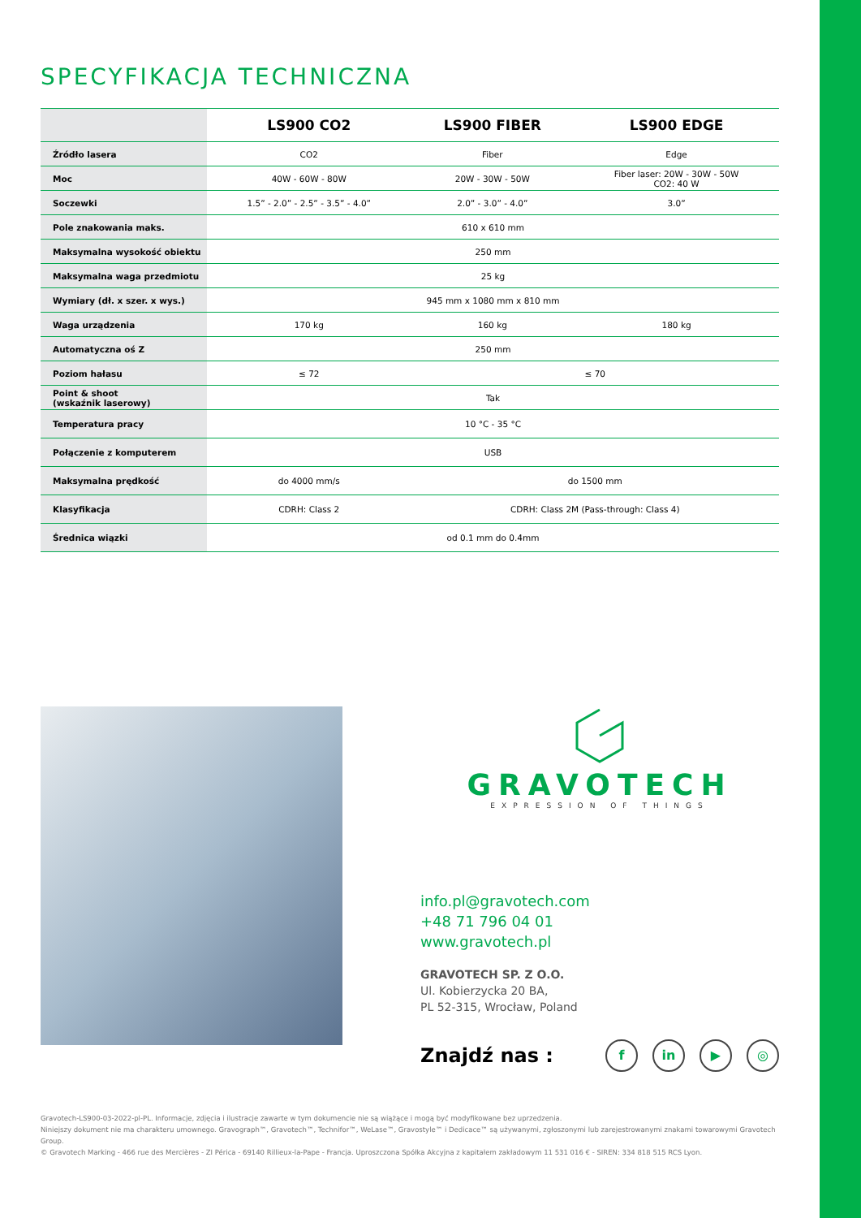SPECYFIKACJA TECHNICZNA
| | LS900 CO2 | LS900 FIBER | LS900 EDGE |
| --- | --- | --- | --- |
| Źródło lasera | CO2 | Fiber | Edge |
| Moc | 40W - 60W - 80W | 20W - 30W - 50W | Fiber laser: 20W - 30W - 50W CO2: 40 W |
| Soczewki | 1.5” - 2.0” - 2.5” - 3.5” - 4.0” | 2.0” - 3.0” - 4.0” | 3.0” |
| Pole znakowania maks. | 610 x 610 mm | | |
| Maksymalna wysokość obiektu | 250 mm | | |
| Maksymalna waga przedmiotu | 25 kg | | |
| Wymiary (dł. x szer. x wys.) | 945 mm x 1080 mm x 810 mm | | |
| Waga urządzenia | 170 kg | 160 kg | 180 kg |
| Automatyczna oś Z | 250 mm | | |
| Poziom hałasu | ≤ 72 | ≤ 70 | |
| Point & shoot (wskaźnik laserowy) | Tak | | |
| Temperatura pracy | 10 °C - 35 °C | | |
| Połączenie z komputerem | USB | | |
| Maksymalna prędkość | do 4000 mm/s | do 1500 mm | |
| Klasyfikacja | CDRH: Class 2 | CDRH: Class 2M (Pass-through: Class 4) | |
| Średnica wiązki | od 0.1 mm do 0.4mm | | |
GRAVOTECH
EXPRESSION OF THINGS
info.pl@gravotech.com
+48 71 796 04 01
www.gravotech.pl
GRAVOTECH SP. Z O.O.
Ul. Kobierzycka 20 BA,
PL 52-315, Wrocław, Poland
Znajdź nas : f in ▶ ◎
Gravotech-LS900-03-2022-pl-PL. Informacje, zdjęcia i ilustracje zawarte w tym dokumencie nie są wiążące i mogą być modyfikowane bez uprzedzenia.
Niniejszy dokument nie ma charakteru umownego. Gravograph™, Gravotech™, Technifor™, WeLase™, Gravostyle™ i Dedicace™ są używanymi, zgłoszonymi lub zarejestrowanymi znakami towarowymi Gravotech Group.
© Gravotech Marking - 466 rue des Mercières - ZI Périca - 69140 Rillieux-la-Pape - Francja. Uproszczona Spółka Akcyjna z kapitałem zakładowym 11 531 016 € - SIREN: 334 818 515 RCS Lyon.